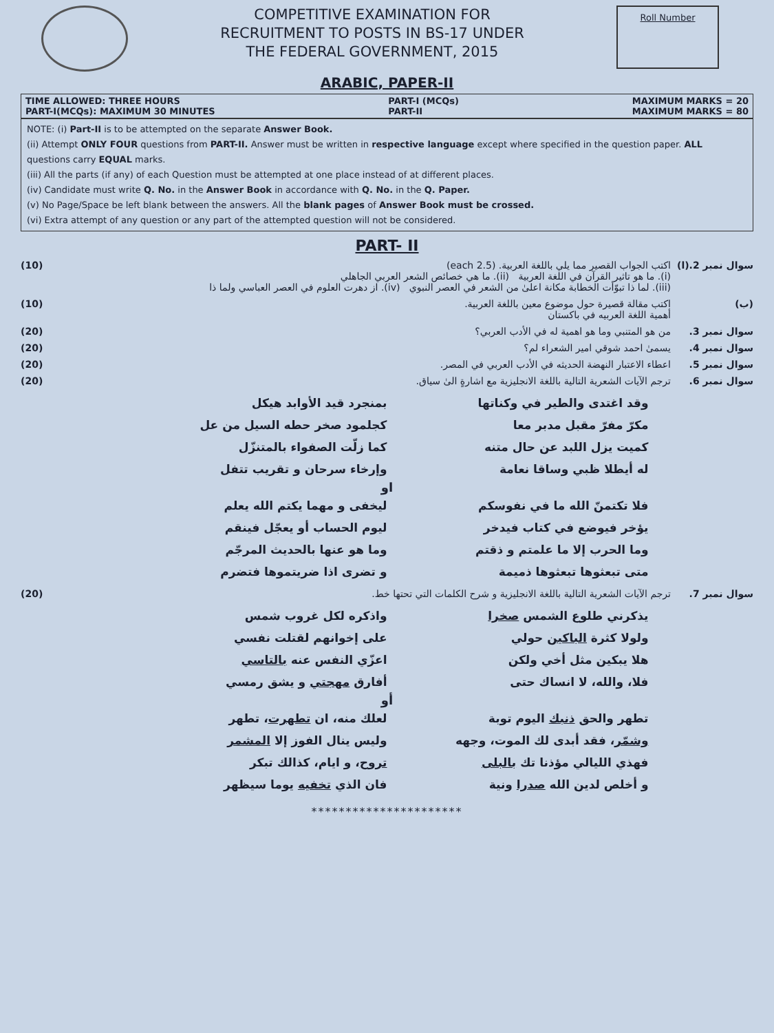COMPETITIVE EXAMINATION FOR
RECRUITMENT TO POSTS IN BS-17 UNDER
THE FEDERAL GOVERNMENT, 2015
Roll Number
ARABIC, PAPER-II
TIME ALLOWED: THREE HOURS
PART-I(MCQs): MAXIMUM 30 MINUTES
PART-I (MCQs)
PART-II
MAXIMUM MARKS = 20
MAXIMUM MARKS = 80
NOTE: (i) Part-II is to be attempted on the separate Answer Book.
(ii) Attempt ONLY FOUR questions from PART-II. Answer must be written in respective language except where specified in the question paper. ALL questions carry EQUAL marks.
(iii) All the parts (if any) of each Question must be attempted at one place instead of at different places.
(iv) Candidate must write Q. No. in the Answer Book in accordance with Q. No. in the Q. Paper.
(v) No Page/Space be left blank between the answers. All the blank pages of Answer Book must be crossed.
(vi) Extra attempt of any question or any part of the attempted question will not be considered.
PART- II
سوال نمبر 2.(ا)
اكتب الجواب القصير مما يلي باللغة العربية. (2.5 each)
(i). ما هو تاثير القرآن في اللغة العربية (ii). ما هي خصائص الشعر العربي الجاهلي
(iii). لما ذا تبوّأت الخطابة مكانة اعلىٰ من الشعر في العصر النبوي (iv). از دهرت العلوم في العصر العباسي ولما ذا
(10)
(ب) اكتب مقالة قصيرة حول موضوع معين باللغة العربية.
أهمية اللغة العربيه في باكستان
(10)
سوال نمبر 3. من هو المتنبي وما هو اهمية له في الأدب العربي؟
(20)
سوال نمبر 4. يسمىٰ احمد شوقي امير الشعراء لم؟
(20)
سوال نمبر 5. اعطاء الاعتبار النهضة الحديثه في الأدب العربي في المصر.
(20)
سوال نمبر 6. ترجم الآيات الشعرية التالية باللغة الانجليزية مع اشارةٍ الىٰ سياق.
(20)
وقد اغتدى والطير في وكناتها
بمنجرد قيد الأوابد هيكل
مكرّ مفرّ مقبل مدبر معا
كجلمود صخر حطه السيل من عل
كميت يزل اللبد عن حال متنه
كما زلّت الصفواء بالمتنزّل
له أيطلا ظبي وساقا نعامة
وإرخاء سرحان و تقريب تتفل
او
فلا تكتمنّ الله ما في نفوسكم
ليخفى و مهما يكتم الله يعلم
يؤخر فيوضع في كتاب فيدخر
ليوم الحساب أو يعجّل فينقم
وما الحرب إلا ما علمتم و ذقتم
وما هو عنها بالحديث المرجّم
متى تبعثوها تبعثوها ذميمة
و تضرى اذا ضريتموها فتضرم
سوال نمبر 7. ترجم الآيات الشعرية التالية باللغة الانجليزية و شرح الكلمات التي تحتها خط.
(20)
يذكرني طلوع الشمس صخرا
واذكره لكل غروب شمس
ولولا كثرة الباكين حولي
على إخوانهم لقتلت نفسي
هلا يبكين مثل أخي ولكن
اعزّي النفس عنه بالتاسي
فلا، والله، لا انساك حتى
أفارق مهجتي و يشق رمسي
أو
تطهر والحق ذنبك اليوم توبة
لعلك منه، ان تطهرت، تطهر
وشمّر، فقد أبدى لك الموت، وجهه
وليس ينال الفوز إلا المشمر
فهذي الليالي مؤذنا تك بالبلى
تروح، و ايام، كذالك تبكر
و أخلص لدين الله صدرا ونية
فان الذي تخفيه يوما سيظهر
**********************